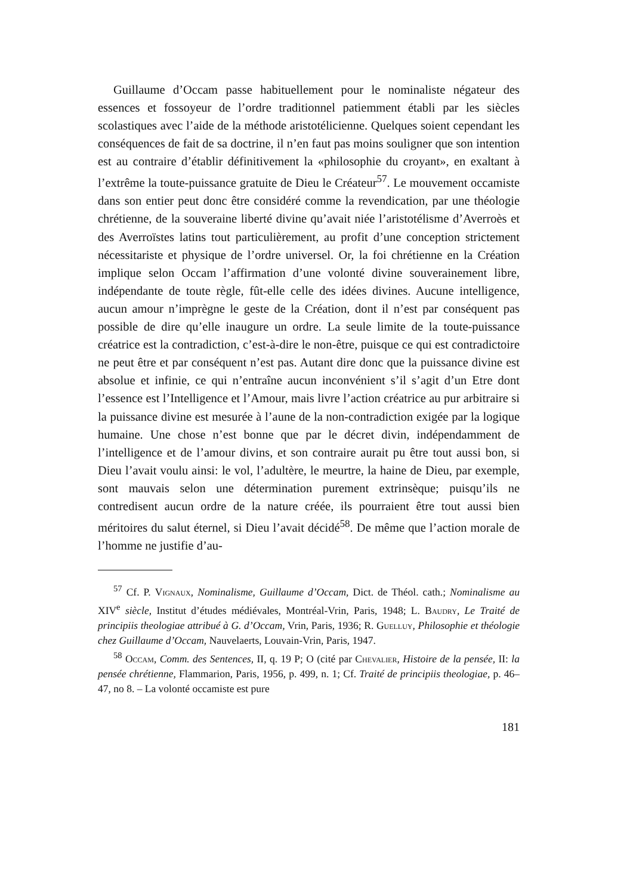Guillaume d’Occam passe habituellement pour le nominaliste négateur des essences et fossoyeur de l’ordre traditionnel patiemment établi par les siècles scolastiques avec l’aide de la méthode aristotélicienne. Quelques soient cependant les conséquences de fait de sa doctrine, il n’en faut pas moins souligner que son intention est au contraire d’établir définitivement la «philosophie du croyant», en exaltant à l’extrême la toute-puissance gratuite de Dieu le Créateur<sup>57</sup>. Le mouvement occamiste dans son entier peut donc être considéré comme la revendication, par une théologie chrétienne, de la souveraine liberté divine qu’avait niée l’aristotélisme d’Averroès et des Averroïstes latins tout particulièrement, au profit d’une conception strictement nécessitariste et physique de l’ordre universel. Or, la foi chrétienne en la Création implique selon Occam l’affirmation d’une volonté divine souverainement libre, indépendante de toute règle, fût-elle celle des idées divines. Aucune intelligence, aucun amour n’imprègne le geste de la Création, dont il n’est par conséquent pas possible de dire qu’elle inaugure un ordre. La seule limite de la toute-puissance créatrice est la contradiction, c’est-à-dire le non-être, puisque ce qui est contradictoire ne peut être et par conséquent n’est pas. Autant dire donc que la puissance divine est absolue et infinie, ce qui n’entraîne aucun inconvénient s’il s’agit d’un Etre dont l’essence est l’Intelligence et l’Amour, mais livre l’action créatrice au pur arbitraire si la puissance divine est mesurée à l’aune de la non-contradiction exigée par la logique humaine. Une chose n’est bonne que par le décret divin, indépendamment de l’intelligence et de l’amour divins, et son contraire aurait pu être tout aussi bon, si Dieu l’avait voulu ainsi: le vol, l’adultère, le meurtre, la haine de Dieu, par exemple, sont mauvais selon une détermination purement extrinsèque; puisqu’ils ne contredisent aucun ordre de la nature créée, ils pourraient être tout aussi bien méritoires du salut éternel, si Dieu l’avait décidé<sup>58</sup>. De même que l’action morale de l’homme ne justifie d’au-
<sup>57</sup> Cf. P. Vignaux, Nominalisme, Guillaume d’Occam, Dict. de Théol. cath.; Nominalisme au XIV<sup>e</sup> siècle, Institut d’études médiévales, Montréal-Vrin, Paris, 1948; L. Baudry, Le Traité de principiis theologiae attribué à G. d’Occam, Vrin, Paris, 1936; R. Guelluy, Philosophie et théologie chez Guillaume d’Occam, Nauvelaerts, Louvain-Vrin, Paris, 1947.
<sup>58</sup> Occam, Comm. des Sentences, II, q. 19 P; O (cité par Chevalier, Histoire de la pensée, II: la pensée chrétienne, Flammarion, Paris, 1956, p. 499, n. 1; Cf. Traité de principiis theologiae, p. 46–47, no 8. – La volonté occamiste est pure
181